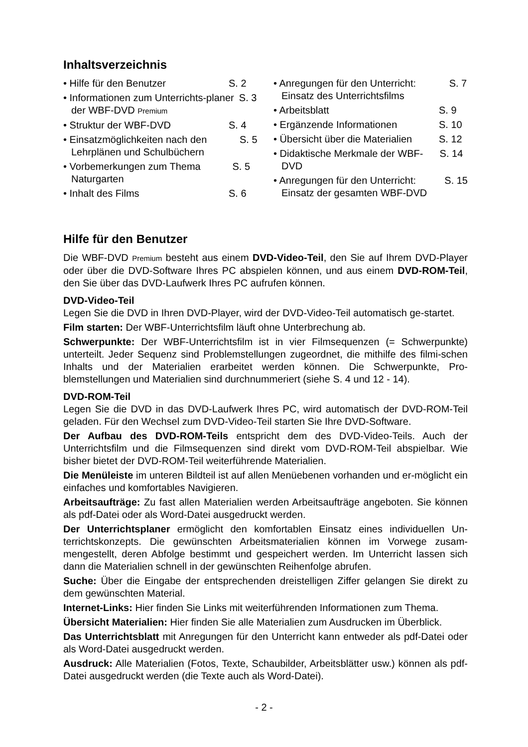Inhaltsverzeichnis
• Hilfe für den Benutzer S. 2
• Informationen zum Unterrichts-planer der WBF-DVD Premium S. 3
• Struktur der WBF-DVD S. 4
• Einsatzmöglichkeiten nach den Lehrplänen und Schulbüchern S. 5
• Vorbemerkungen zum Thema Naturgarten S. 5
• Inhalt des Films S. 6
• Anregungen für den Unterricht: Einsatz des Unterrichtsfilms S. 7
• Arbeitsblatt S. 9
• Ergänzende Informationen S. 10
• Übersicht über die Materialien S. 12
• Didaktische Merkmale der WBF-DVD S. 14
• Anregungen für den Unterricht: Einsatz der gesamten WBF-DVD S. 15
Hilfe für den Benutzer
Die WBF-DVD Premium besteht aus einem DVD-Video-Teil, den Sie auf Ihrem DVD-Player oder über die DVD-Software Ihres PC abspielen können, und aus einem DVD-ROM-Teil, den Sie über das DVD-Laufwerk Ihres PC aufrufen können.
DVD-Video-Teil
Legen Sie die DVD in Ihren DVD-Player, wird der DVD-Video-Teil automatisch ge-startet.
Film starten: Der WBF-Unterrichtsfilm läuft ohne Unterbrechung ab.
Schwerpunkte: Der WBF-Unterrichtsfilm ist in vier Filmsequenzen (= Schwerpunkte) unterteilt. Jeder Sequenz sind Problemstellungen zugeordnet, die mithilfe des filmi-schen Inhalts und der Materialien erarbeitet werden können. Die Schwerpunkte, Pro-blemstellungen und Materialien sind durchnummeriert (siehe S. 4 und 12 - 14).
DVD-ROM-Teil
Legen Sie die DVD in das DVD-Laufwerk Ihres PC, wird automatisch der DVD-ROM-Teil geladen. Für den Wechsel zum DVD-Video-Teil starten Sie Ihre DVD-Software.
Der Aufbau des DVD-ROM-Teils entspricht dem des DVD-Video-Teils. Auch der Unterrichtsfilm und die Filmsequenzen sind direkt vom DVD-ROM-Teil abspielbar. Wie bisher bietet der DVD-ROM-Teil weiterführende Materialien.
Die Menüleiste im unteren Bildteil ist auf allen Menüebenen vorhanden und er-möglicht ein einfaches und komfortables Navigieren.
Arbeitsaufträge: Zu fast allen Materialien werden Arbeitsaufträge angeboten. Sie können als pdf-Datei oder als Word-Datei ausgedruckt werden.
Der Unterrichtsplaner ermöglicht den komfortablen Einsatz eines individuellen Un-terrichtskonzepts. Die gewünschten Arbeitsmaterialien können im Vorwege zusam-mengestellt, deren Abfolge bestimmt und gespeichert werden. Im Unterricht lassen sich dann die Materialien schnell in der gewünschten Reihenfolge abrufen.
Suche: Über die Eingabe der entsprechenden dreistelligen Ziffer gelangen Sie direkt zu dem gewünschten Material.
Internet-Links: Hier finden Sie Links mit weiterführenden Informationen zum Thema.
Übersicht Materialien: Hier finden Sie alle Materialien zum Ausdrucken im Überblick.
Das Unterrichtsblatt mit Anregungen für den Unterricht kann entweder als pdf-Datei oder als Word-Datei ausgedruckt werden.
Ausdruck: Alle Materialien (Fotos, Texte, Schaubilder, Arbeitsblätter usw.) können als pdf-Datei ausgedruckt werden (die Texte auch als Word-Datei).
- 2 -